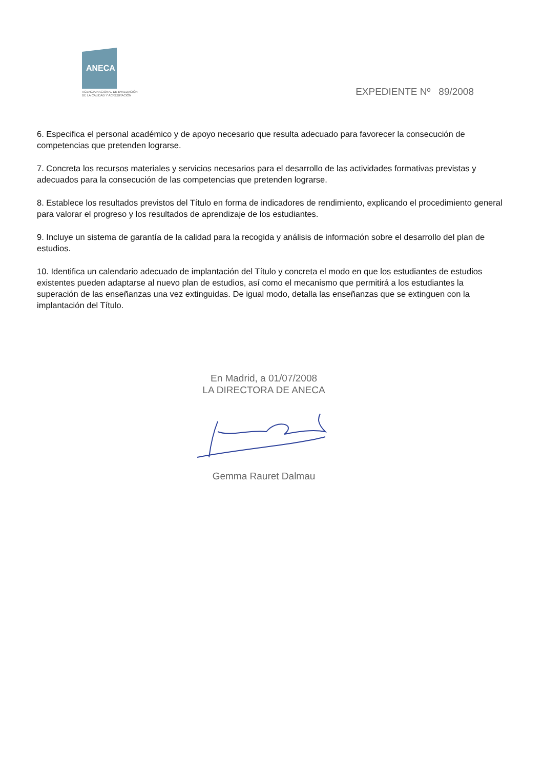ANECA
AGENCIA NACIONAL DE EVALUACIÓN
DE LA CALIDAD Y ACREDITACIÓN
EXPEDIENTE Nº 89/2008
6. Especifica el personal académico y de apoyo necesario que resulta adecuado para favorecer la consecución de competencias que pretenden lograrse.
7. Concreta los recursos materiales y servicios necesarios para el desarrollo de las actividades formativas previstas y adecuados para la consecución de las competencias que pretenden lograrse.
8. Establece los resultados previstos del Título en forma de indicadores de rendimiento, explicando el procedimiento general para valorar el progreso y los resultados de aprendizaje de los estudiantes.
9. Incluye un sistema de garantía de la calidad para la recogida y análisis de información sobre el desarrollo del plan de estudios.
10. Identifica un calendario adecuado de implantación del Título y concreta el modo en que los estudiantes de estudios existentes pueden adaptarse al nuevo plan de estudios, así como el mecanismo que permitirá a los estudiantes la superación de las enseñanzas una vez extinguidas. De igual modo, detalla las enseñanzas que se extinguen con la implantación del Título.
En Madrid, a 01/07/2008
LA DIRECTORA DE ANECA
Gemma Rauret Dalmau